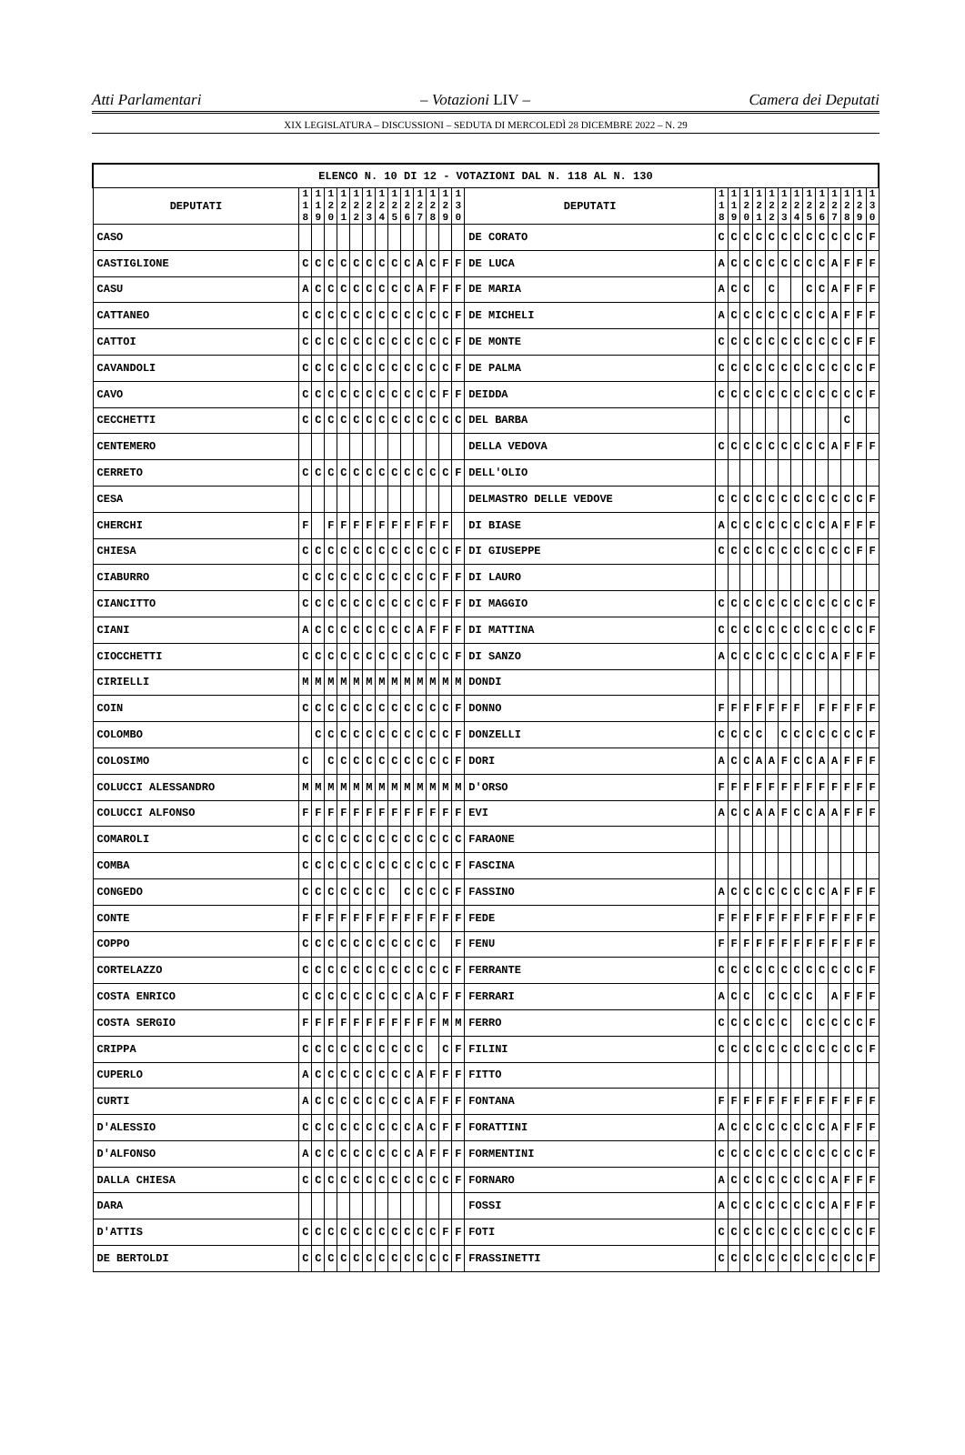Atti Parlamentari – Votazioni LIV – Camera dei Deputati
XIX LEGISLATURA – DISCUSSIONI – SEDUTA DI MERCOLEDÌ 28 DICEMBRE 2022 – N. 29
| ELENCO N. 10 DI 12 - VOTAZIONI DAL N. 118 AL N. 130 | | | | | | | | | | | | | | | | | | | | | | | | | | | |
| --- | --- | --- | --- | --- | --- | --- | --- | --- | --- | --- | --- | --- | --- | --- | --- | --- | --- | --- | --- | --- | --- | --- | --- | --- | --- | --- | --- |
| DEPUTATI | 1 1 8 | 1 1 9 | 1 2 0 | 1 2 1 | 1 2 2 | 1 2 3 | 1 2 4 | 1 2 5 | 1 2 6 | 1 2 7 | 1 2 8 | 1 2 9 | 1 3 0 | DEPUTATI | 1 1 8 | 1 1 9 | 1 2 0 | 1 2 1 | 1 2 2 | 1 2 3 | 1 2 4 | 1 2 5 | 1 2 6 | 1 2 7 | 1 2 8 | 1 2 9 | 1 3 0 |
| CASO | | | | | | | | | | | | | | DE CORATO | C | C | C | C | C | C | C | C | C | C | C | C | F |
| CASTIGLIONE | C | C | C | C | C | C | C | C | C | A | C | F | F | DE LUCA | A | C | C | C | C | C | C | C | C | A | F | F | F |
| CASU | A | C | C | C | C | C | C | C | C | A | F | F | F | DE MARIA | A | C | C | | C | | | C | C | A | F | F | F |
| CATTANEO | C | C | C | C | C | C | C | C | C | C | C | C | F | DE MICHELI | A | C | C | C | C | C | C | C | C | A | F | F | F |
| CATTOI | C | C | C | C | C | C | C | C | C | C | C | C | F | DE MONTE | C | C | C | C | C | C | C | C | C | C | C | F | F |
| CAVANDOLI | C | C | C | C | C | C | C | C | C | C | C | C | F | DE PALMA | C | C | C | C | C | C | C | C | C | C | C | C | F |
| CAVO | C | C | C | C | C | C | C | C | C | C | C | F | F | DEIDDA | C | C | C | C | C | C | C | C | C | C | C | C | F |
| CECCHETTI | C | C | C | C | C | C | C | C | C | C | C | C | C | DEL BARBA | | | | | | | | | | | C | | |
| CENTEMERO | | | | | | | | | | | | | | DELLA VEDOVA | C | C | C | C | C | C | C | C | C | A | F | F | F |
| CERRETO | C | C | C | C | C | C | C | C | C | C | C | C | F | DELL'OLIO | | | | | | | | | | | | | |
| CESA | | | | | | | | | | | | | | DELMASTRO DELLE VEDOVE | C | C | C | C | C | C | C | C | C | C | C | C | F |
| CHERCHI | F | | F | F | F | F | F | F | F | F | F | F | | DI BIASE | A | C | C | C | C | C | C | C | C | A | F | F | F |
| CHIESA | C | C | C | C | C | C | C | C | C | C | C | C | F | DI GIUSEPPE | C | C | C | C | C | C | C | C | C | C | C | F | F |
| CIABURRO | C | C | C | C | C | C | C | C | C | C | C | F | F | DI LAURO | | | | | | | | | | | | | |
| CIANCITTO | C | C | C | C | C | C | C | C | C | C | C | F | F | DI MAGGIO | C | C | C | C | C | C | C | C | C | C | C | C | F |
| CIANI | A | C | C | C | C | C | C | C | C | A | F | F | F | DI MATTINA | C | C | C | C | C | C | C | C | C | C | C | C | F |
| CIOCCHETTI | C | C | C | C | C | C | C | C | C | C | C | C | F | DI SANZO | A | C | C | C | C | C | C | C | C | A | F | F | F |
| CIRIELLI | M | M | M | M | M | M | M | M | M | M | M | M | M | DONDI | | | | | | | | | | | | | |
| COIN | C | C | C | C | C | C | C | C | C | C | C | C | F | DONNO | F | F | F | F | F | F | F | | F | F | F | F | F |
| COLOMBO | | C | C | C | C | C | C | C | C | C | C | C | F | DONZELLI | C | C | C | C | | C | C | C | C | C | C | C | F |
| COLOSIMO | C | | C | C | C | C | C | C | C | C | C | C | F | DORI | A | C | C | A | A | F | C | C | A | A | F | F | F |
| COLUCCI ALESSANDRO | M | M | M | M | M | M | M | M | M | M | M | M | M | D'ORSO | F | F | F | F | F | F | F | F | F | F | F | F | F |
| COLUCCI ALFONSO | F | F | F | F | F | F | F | F | F | F | F | F | F | EVI | A | C | C | A | A | F | C | C | A | A | F | F | F |
| COMAROLI | C | C | C | C | C | C | C | C | C | C | C | C | C | FARAONE | | | | | | | | | | | | | |
| COMBA | C | C | C | C | C | C | C | C | C | C | C | C | F | FASCINA | | | | | | | | | | | | | |
| CONGEDO | C | C | C | C | C | C | C | | C | C | C | C | F | FASSINO | A | C | C | C | C | C | C | C | C | A | F | F | F |
| CONTE | F | F | F | F | F | F | F | F | F | F | F | F | F | FEDE | F | F | F | F | F | F | F | F | F | F | F | F | F |
| COPPO | C | C | C | C | C | C | C | C | C | C | C | | F | FENU | F | F | F | F | F | F | F | F | F | F | F | F | F |
| CORTELAZZO | C | C | C | C | C | C | C | C | C | C | C | C | F | FERRANTE | C | C | C | C | C | C | C | C | C | C | C | C | F |
| COSTA ENRICO | C | C | C | C | C | C | C | C | C | A | C | F | F | FERRARI | A | C | C | | C | C | C | C | | A | F | F | F |
| COSTA SERGIO | F | F | F | F | F | F | F | F | F | F | F | M | M | FERRO | C | C | C | C | C | C | | C | C | C | C | C | F |
| CRIPPA | C | C | C | C | C | C | C | C | C | C | | C | F | FILINI | C | C | C | C | C | C | C | C | C | C | C | C | F |
| CUPERLO | A | C | C | C | C | C | C | C | C | A | F | F | F | FITTO | | | | | | | | | | | | | |
| CURTI | A | C | C | C | C | C | C | C | C | A | F | F | F | FONTANA | F | F | F | F | F | F | F | F | F | F | F | F | F |
| D'ALESSIO | C | C | C | C | C | C | C | C | C | A | C | F | F | FORATTINI | A | C | C | C | C | C | C | C | C | A | F | F | F |
| D'ALFONSO | A | C | C | C | C | C | C | C | C | A | F | F | F | FORMENTINI | C | C | C | C | C | C | C | C | C | C | C | C | F |
| DALLA CHIESA | C | C | C | C | C | C | C | C | C | C | C | C | F | FORNARO | A | C | C | C | C | C | C | C | C | A | F | F | F |
| DARA | | | | | | | | | | | | | | FOSSI | A | C | C | C | C | C | C | C | C | A | F | F | F |
| D'ATTIS | C | C | C | C | C | C | C | C | C | C | C | F | F | FOTI | C | C | C | C | C | C | C | C | C | C | C | C | F |
| DE BERTOLDI | C | C | C | C | C | C | C | C | C | C | C | C | F | FRASSINETTI | C | C | C | C | C | C | C | C | C | C | C | C | F |